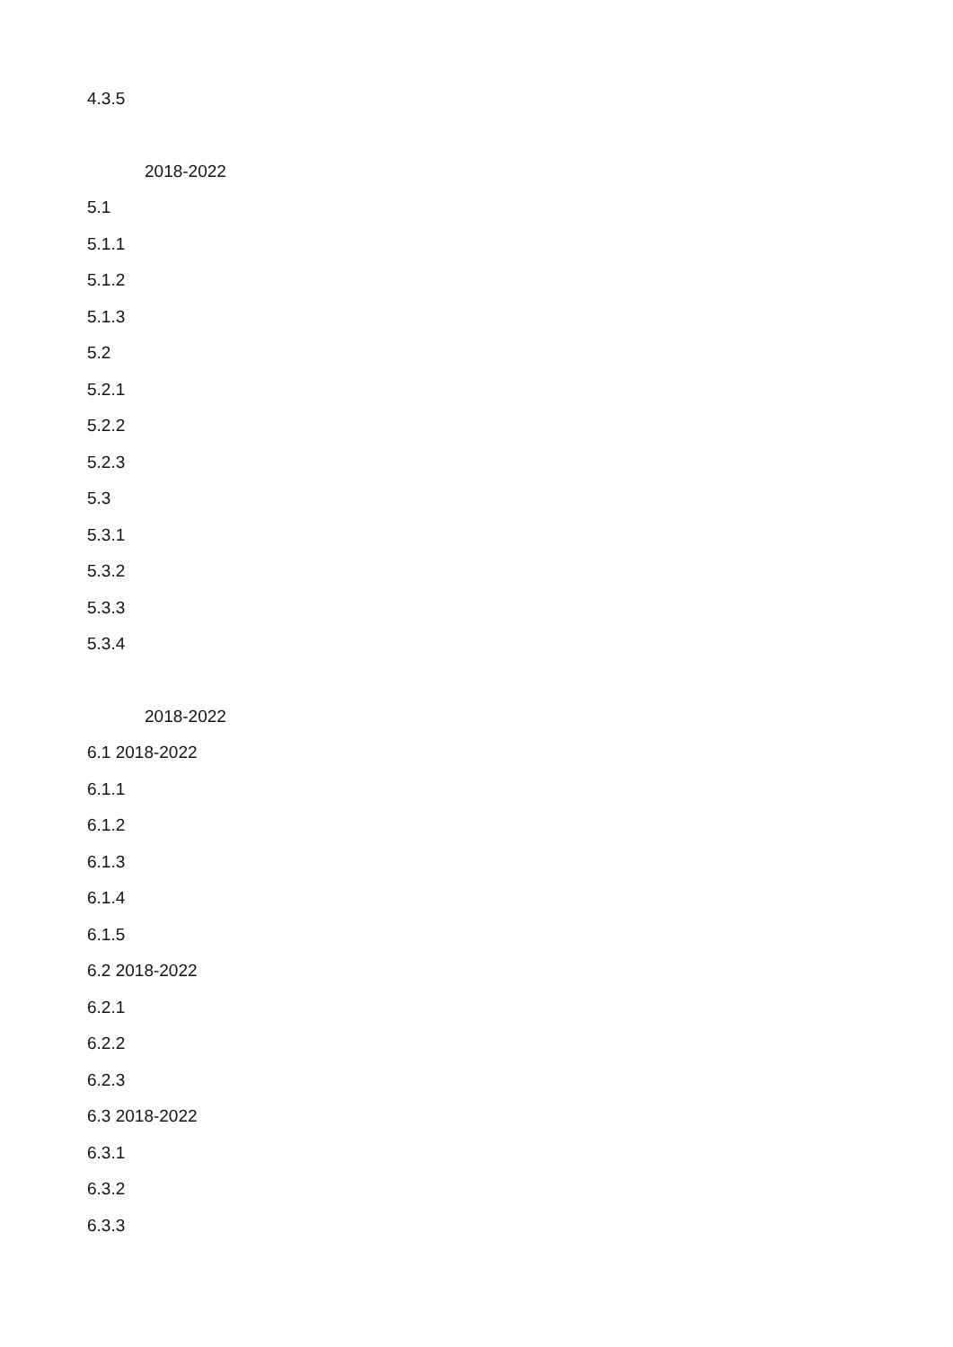4.3.5
2018-2022
5.1
5.1.1
5.1.2
5.1.3
5.2
5.2.1
5.2.2
5.2.3
5.3
5.3.1
5.3.2
5.3.3
5.3.4
2018-2022
6.1 2018-2022
6.1.1
6.1.2
6.1.3
6.1.4
6.1.5
6.2 2018-2022
6.2.1
6.2.2
6.2.3
6.3 2018-2022
6.3.1
6.3.2
6.3.3